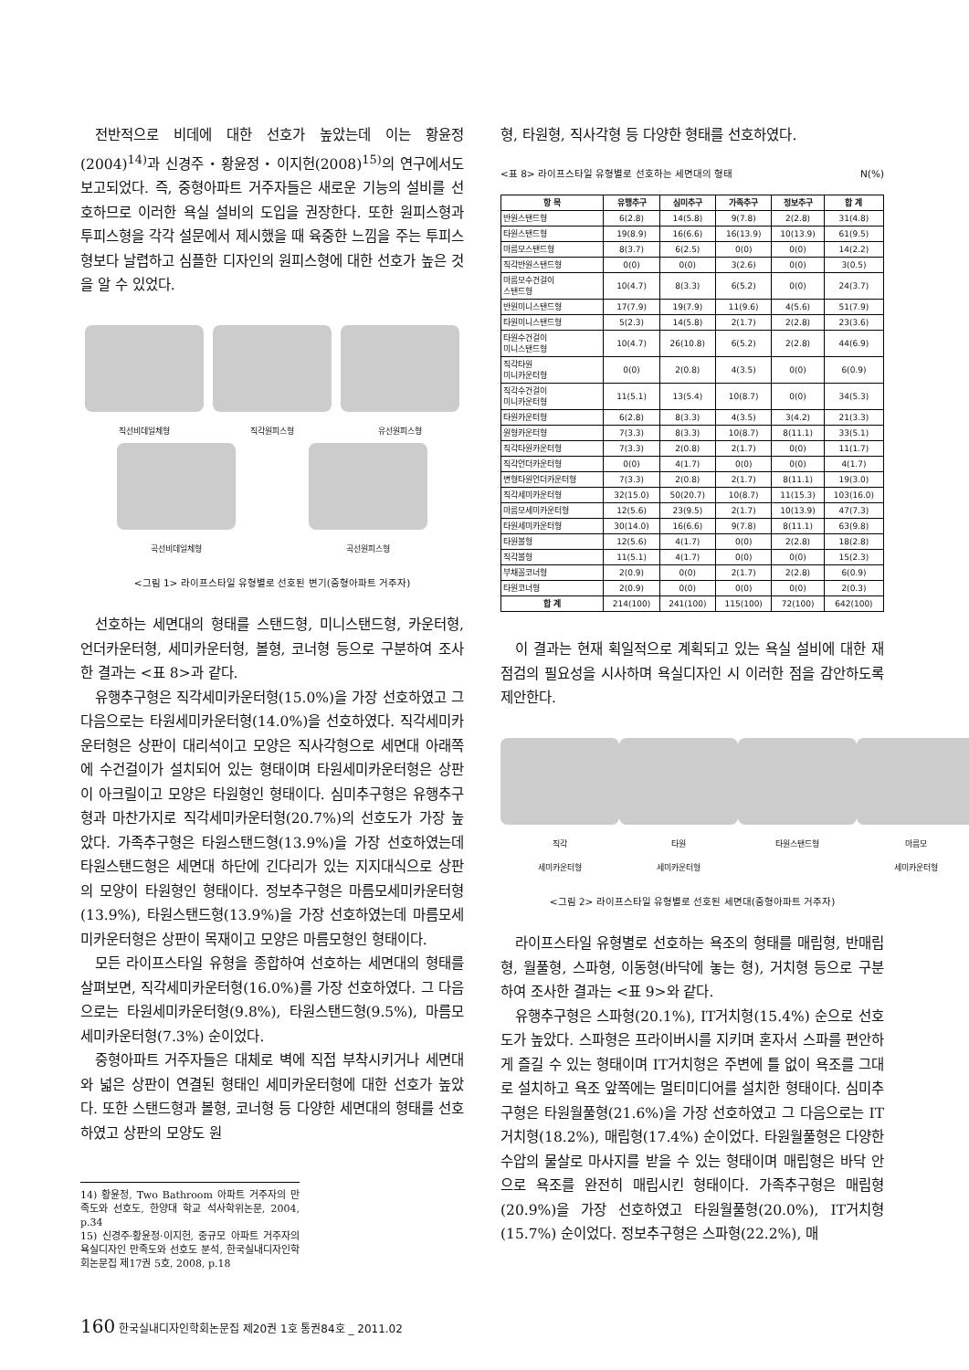전반적으로 비데에 대한 선호가 높았는데 이는 황윤정(2004)<sup>14)</sup>과 신경주・황윤정・이지헌(2008)<sup>15)</sup>의 연구에서도 보고되었다. 즉, 중형아파트 거주자들은 새로운 기능의 설비를 선호하므로 이러한 욕실 설비의 도입을 권장한다. 또한 원피스형과 투피스형을 각각 설문에서 제시했을 때 육중한 느낌을 주는 투피스형보다 날렵하고 심플한 디자인의 원피스형에 대한 선호가 높은 것을 알 수 있었다.
직선비데일체형
직각원피스형
유선원피스형
곡선비데일체형
곡선원피스형
<그림 1> 라이프스타일 유형별로 선호된 변기(중형아파트 거주자)
선호하는 세면대의 형태를 스탠드형, 미니스탠드형, 카운터형, 언더카운터형, 세미카운터형, 볼형, 코너형 등으로 구분하여 조사한 결과는 <표 8>과 같다.
유행추구형은 직각세미카운터형(15.0%)을 가장 선호하였고 그 다음으로는 타원세미카운터형(14.0%)을 선호하였다. 직각세미카운터형은 상판이 대리석이고 모양은 직사각형으로 세면대 아래쪽에 수건걸이가 설치되어 있는 형태이며 타원세미카운터형은 상판이 아크릴이고 모양은 타원형인 형태이다. 심미추구형은 유행추구형과 마찬가지로 직각세미카운터형(20.7%)의 선호도가 가장 높았다. 가족추구형은 타원스탠드형(13.9%)을 가장 선호하였는데 타원스탠드형은 세면대 하단에 긴다리가 있는 지지대식으로 상판의 모양이 타원형인 형태이다. 정보추구형은 마름모세미카운터형(13.9%), 타원스탠드형(13.9%)을 가장 선호하였는데 마름모세미카운터형은 상판이 목재이고 모양은 마름모형인 형태이다.
모든 라이프스타일 유형을 종합하여 선호하는 세면대의 형태를 살펴보면, 직각세미카운터형(16.0%)를 가장 선호하였다. 그 다음으로는 타원세미카운터형(9.8%), 타원스탠드형(9.5%), 마름모세미카운터형(7.3%) 순이었다.
중형아파트 거주자들은 대체로 벽에 직접 부착시키거나 세면대와 넓은 상판이 연결된 형태인 세미카운터형에 대한 선호가 높았다. 또한 스탠드형과 볼형, 코너형 등 다양한 세면대의 형태를 선호하였고 상판의 모양도 원
14) 황윤정, Two Bathroom 아파트 거주자의 만족도와 선호도, 한양대 학교 석사학위논문, 2004, p.34
15) 신경주·황윤정·이지헌, 중규모 아파트 거주자의 욕실디자인 만족도와 선호도 분석, 한국실내디자인학회논문집 제17권 5호, 2008, p.18
형, 타원형, 직사각형 등 다양한 형태를 선호하였다.
<표 8> 라이프스타일 유형별로 선호하는 세면대의 형태 N(%)
| 항 목 | 유행추구 | 심미추구 | 가족추구 | 정보추구 | 합 계 |
| --- | --- | --- | --- | --- | --- |
| 반원스탠드형 | 6(2.8) | 14(5.8) | 9(7.8) | 2(2.8) | 31(4.8) |
| 타원스탠드형 | 19(8.9) | 16(6.6) | 16(13.9) | 10(13.9) | 61(9.5) |
| 마름모스탠드형 | 8(3.7) | 6(2.5) | 0(0) | 0(0) | 14(2.2) |
| 직각반원스탠드형 | 0(0) | 0(0) | 3(2.6) | 0(0) | 3(0.5) |
| 마름모수건걸이 스탠드형 | 10(4.7) | 8(3.3) | 6(5.2) | 0(0) | 24(3.7) |
| 반원미니스탠드형 | 17(7.9) | 19(7.9) | 11(9.6) | 4(5.6) | 51(7.9) |
| 타원미니스탠드형 | 5(2.3) | 14(5.8) | 2(1.7) | 2(2.8) | 23(3.6) |
| 타원수건걸이 미니스탠드형 | 10(4.7) | 26(10.8) | 6(5.2) | 2(2.8) | 44(6.9) |
| 직각타원 미니카운터형 | 0(0) | 2(0.8) | 4(3.5) | 0(0) | 6(0.9) |
| 직각수건걸이 미니카운터형 | 11(5.1) | 13(5.4) | 10(8.7) | 0(0) | 34(5.3) |
| 타원카운터형 | 6(2.8) | 8(3.3) | 4(3.5) | 3(4.2) | 21(3.3) |
| 원형카운터형 | 7(3.3) | 8(3.3) | 10(8.7) | 8(11.1) | 33(5.1) |
| 직각타원카운터형 | 7(3.3) | 2(0.8) | 2(1.7) | 0(0) | 11(1.7) |
| 직각언더카운터형 | 0(0) | 4(1.7) | 0(0) | 0(0) | 4(1.7) |
| 변형타원언더카운터형 | 7(3.3) | 2(0.8) | 2(1.7) | 8(11.1) | 19(3.0) |
| 직각세미카운터형 | 32(15.0) | 50(20.7) | 10(8.7) | 11(15.3) | 103(16.0) |
| 마름모세미카운터형 | 12(5.6) | 23(9.5) | 2(1.7) | 10(13.9) | 47(7.3) |
| 타원세미카운터형 | 30(14.0) | 16(6.6) | 9(7.8) | 8(11.1) | 63(9.8) |
| 타원볼형 | 12(5.6) | 4(1.7) | 0(0) | 2(2.8) | 18(2.8) |
| 직각볼형 | 11(5.1) | 4(1.7) | 0(0) | 0(0) | 15(2.3) |
| 부채꼴코너형 | 2(0.9) | 0(0) | 2(1.7) | 2(2.8) | 6(0.9) |
| 타원코너형 | 2(0.9) | 0(0) | 0(0) | 0(0) | 2(0.3) |
| 합 계 | 214(100) | 241(100) | 115(100) | 72(100) | 642(100) |
이 결과는 현재 획일적으로 계획되고 있는 욕실 설비에 대한 재점검의 필요성을 시사하며 욕실디자인 시 이러한 점을 감안하도록 제안한다.
직각
세미카운터형
타원
세미카운터형
타원스탠드형 마름모
세미카운터형
<그림 2> 라이프스타일 유형별로 선호된 세면대(중형아파트 거주자)
라이프스타일 유형별로 선호하는 욕조의 형태를 매립형, 반매립형, 월풀형, 스파형, 이동형(바닥에 놓는 형), 거치형 등으로 구분하여 조사한 결과는 <표 9>와 같다.
유행추구형은 스파형(20.1%), IT거치형(15.4%) 순으로 선호도가 높았다. 스파형은 프라이버시를 지키며 혼자서 스파를 편안하게 즐길 수 있는 형태이며 IT거치형은 주변에 틀 없이 욕조를 그대로 설치하고 욕조 앞쪽에는 멀티미디어를 설치한 형태이다. 심미추구형은 타원월풀형(21.6%)을 가장 선호하였고 그 다음으로는 IT거치형(18.2%), 매립형(17.4%) 순이었다. 타원월풀형은 다양한 수압의 물살로 마사지를 받을 수 있는 형태이며 매립형은 바닥 안으로 욕조를 완전히 매립시킨 형태이다. 가족추구형은 매립형(20.9%)을 가장 선호하였고 타원월풀형(20.0%), IT거치형(15.7%) 순이었다. 정보추구형은 스파형(22.2%), 매
160 한국실내디자인학회논문집 제20권 1호 통권84호 _ 2011.02